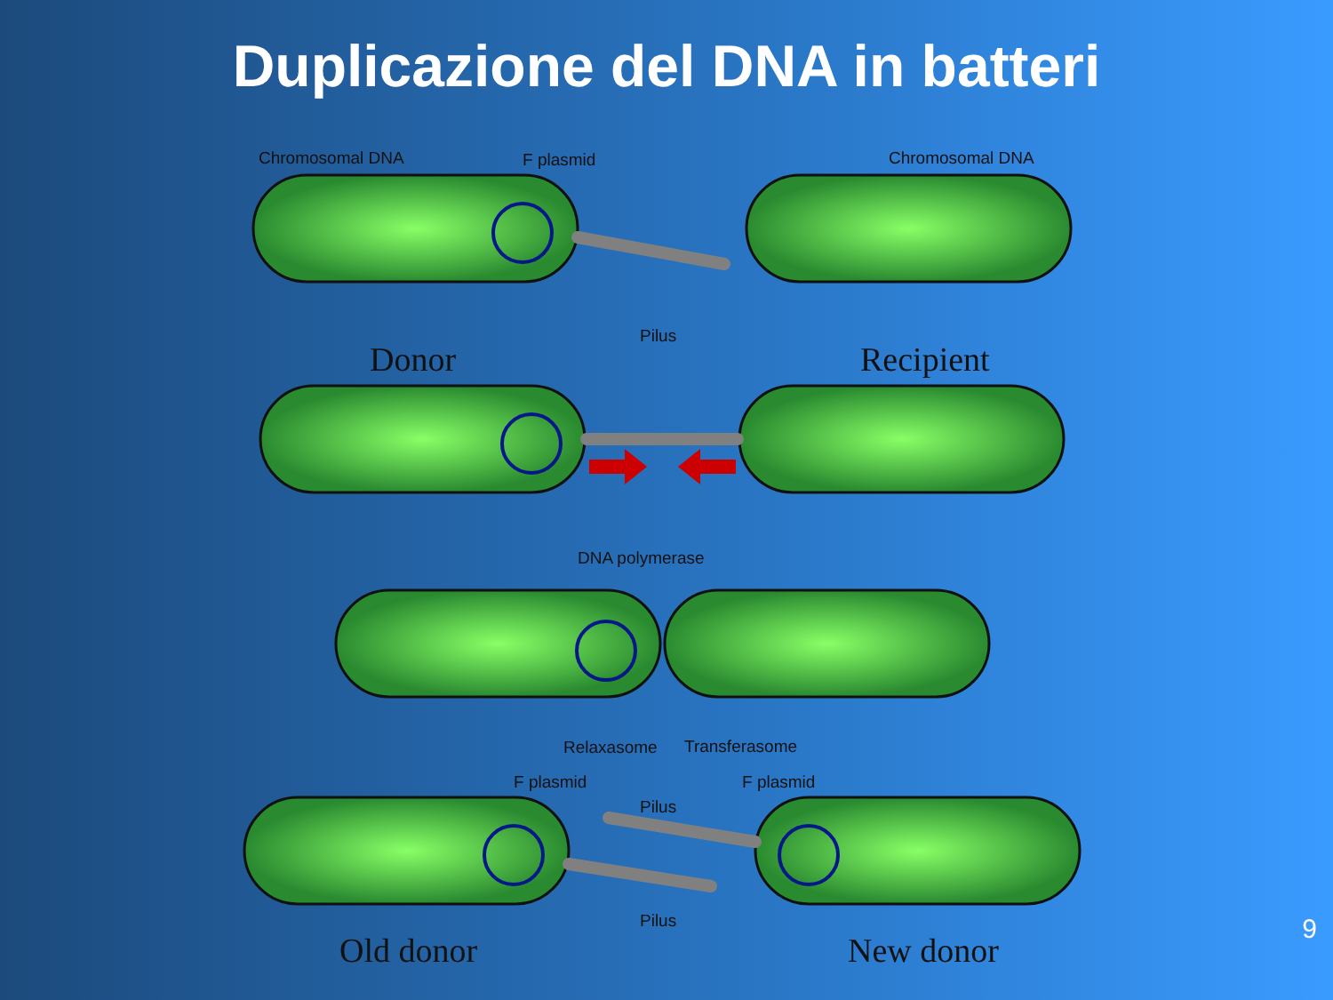Duplicazione del DNA in batteri
Chromosomal DNA F plasmid Chromosomal DNA
Pilus
Donor Recipient
DNA polymerase
Relaxasome Transferasome
F plasmid F plasmid
Pilus
Pilus
Old donor New donor
9